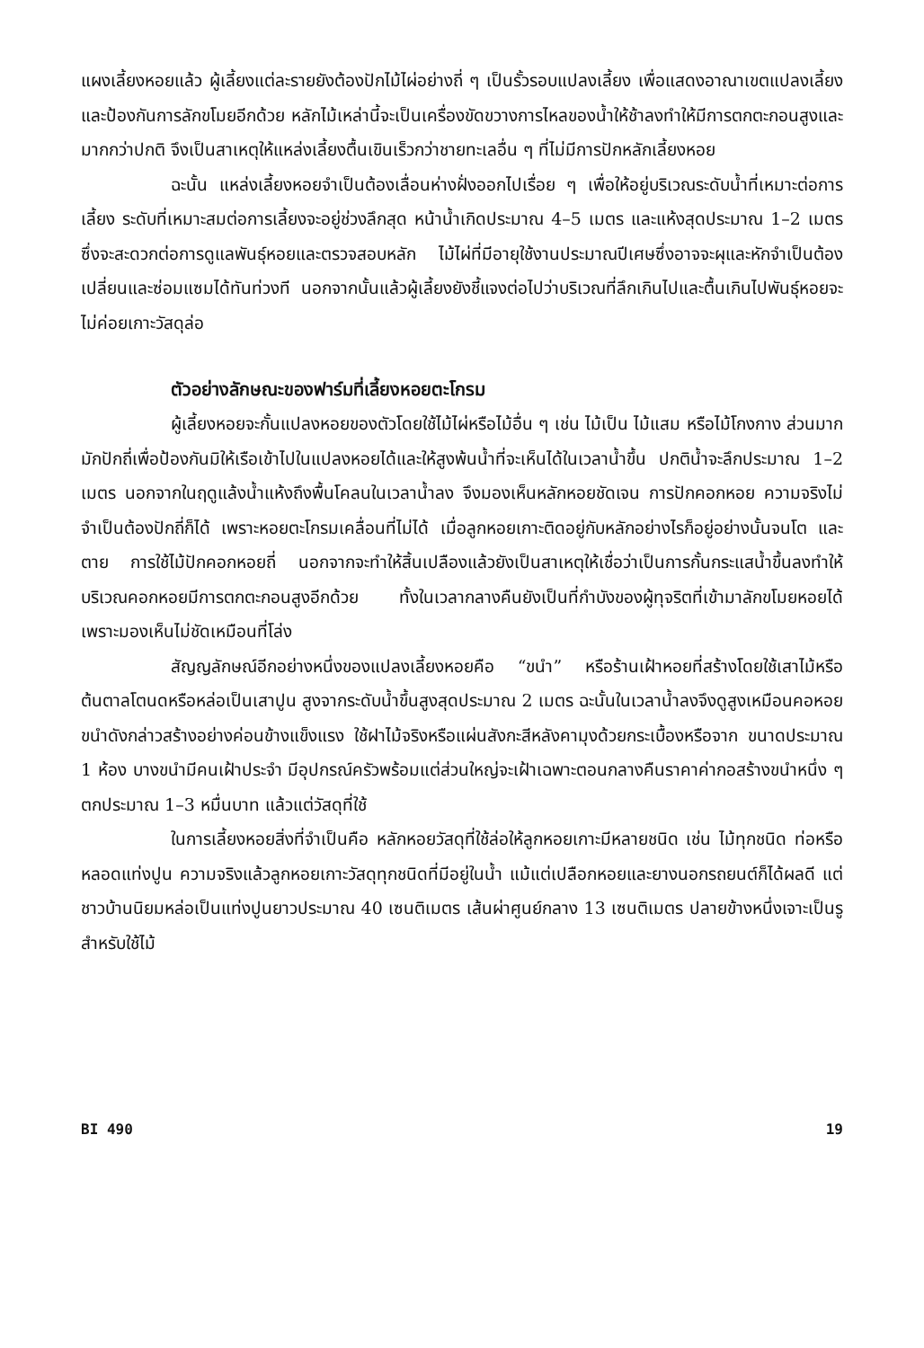แผงเลี้ยงหอยแล้ว ผู้เลี้ยงแต่ละรายยังต้องปักไม้ไผ่อย่างถี่ ๆ เป็นรั้วรอบแปลงเลี้ยง เพื่อแสดงอาณาเขตแปลงเลี้ยง และป้องกันการลักขโมยอีกด้วย หลักไม้เหล่านี้จะเป็นเครื่องขัดขวางการไหลของน้ำให้ช้าลงทำให้มีการตกตะกอนสูงและมากกว่าปกติ จึงเป็นสาเหตุให้แหล่งเลี้ยงตื้นเขินเร็วกว่าชายทะเลอื่น ๆ ที่ไม่มีการปักหลักเลี้ยงหอย
ฉะนั้น แหล่งเลี้ยงหอยจำเป็นต้องเลื่อนห่างฝั่งออกไปเรื่อย ๆ เพื่อให้อยู่บริเวณระดับน้ำที่เหมาะต่อการเลี้ยง ระดับที่เหมาะสมต่อการเลี้ยงจะอยู่ช่วงลึกสุด หน้าน้ำเกิดประมาณ 4–5 เมตร และแห้งสุดประมาณ 1–2 เมตร ซึ่งจะสะดวกต่อการดูแลพันธุ์หอยและตรวจสอบหลัก ไม้ไผ่ที่มีอายุใช้งานประมาณปีเศษซึ่งอาจจะผุและหักจำเป็นต้องเปลี่ยนและซ่อมแซมได้ทันท่วงที นอกจากนั้นแล้วผู้เลี้ยงยังชี้แจงต่อไปว่าบริเวณที่ลึกเกินไปและตื้นเกินไปพันธุ์หอยจะไม่ค่อยเกาะวัสดุล่อ
ตัวอย่างลักษณะของฟาร์มที่เลี้ยงหอยตะโกรม
ผู้เลี้ยงหอยจะกั้นแปลงหอยของตัวโดยใช้ไม้ไผ่หรือไม้อื่น ๆ เช่น ไม้เป็น ไม้แสม หรือไม้โกงกาง ส่วนมากมักปักถี่เพื่อป้องกันมิให้เรือเข้าไปในแปลงหอยได้และให้สูงพ้นน้ำที่จะเห็นได้ในเวลาน้ำขึ้น ปกติน้ำจะลึกประมาณ 1–2 เมตร นอกจากในฤดูแล้งน้ำแห้งถึงพื้นโคลนในเวลาน้ำลง จึงมองเห็นหลักหอยชัดเจน การปักคอกหอย ความจริงไม่จำเป็นต้องปักถี่ก็ได้ เพราะหอยตะโกรมเคลื่อนที่ไม่ได้ เมื่อลูกหอยเกาะติดอยู่กับหลักอย่างไรก็อยู่อย่างนั้นจนโต และตาย การใช้ไม้ปักคอกหอยถี่ นอกจากจะทำให้สิ้นเปลืองแล้วยังเป็นสาเหตุให้เชื่อว่าเป็นการกั้นกระแสน้ำขึ้นลงทำให้บริเวณคอกหอยมีการตกตะกอนสูงอีกด้วย ทั้งในเวลากลางคืนยังเป็นที่กำบังของผู้ทุจริตที่เข้ามาลักขโมยหอยได้ เพราะมองเห็นไม่ชัดเหมือนที่โล่ง
สัญญลักษณ์อีกอย่างหนึ่งของแปลงเลี้ยงหอยคือ “ขนำ” หรือร้านเฝ้าหอยที่สร้างโดยใช้เสาไม้หรือต้นตาลโตนดหรือหล่อเป็นเสาปูน สูงจากระดับน้ำขึ้นสูงสุดประมาณ 2 เมตร ฉะนั้นในเวลาน้ำลงจึงดูสูงเหมือนคอหอย ขนำดังกล่าวสร้างอย่างค่อนข้างแข็งแรง ใช้ฝาไม้จริงหรือแผ่นสังกะสีหลังคามุงด้วยกระเบื้องหรือจาก ขนาดประมาณ 1 ห้อง บางขนำมีคนเฝ้าประจำ มีอุปกรณ์ครัวพร้อมแต่ส่วนใหญ่จะเฝ้าเฉพาะตอนกลางคืนราคาค่ากอสร้างขนำหนึ่ง ๆ ตกประมาณ 1–3 หมื่นบาท แล้วแต่วัสดุที่ใช้
ในการเลี้ยงหอยสิ่งที่จำเป็นคือ หลักหอยวัสดุที่ใช้ล่อให้ลูกหอยเกาะมีหลายชนิด เช่น ไม้ทุกชนิด ท่อหรือหลอดแท่งปูน ความจริงแล้วลูกหอยเกาะวัสดุทุกชนิดที่มีอยู่ในน้ำ แม้แต่เปลือกหอยและยางนอกรถยนต์ก็ได้ผลดี แต่ชาวบ้านนิยมหล่อเป็นแท่งปูนยาวประมาณ 40 เซนติเมตร เส้นผ่าศูนย์กลาง 13 เซนติเมตร ปลายข้างหนึ่งเจาะเป็นรูสำหรับใช้ไม้
BI 490 19